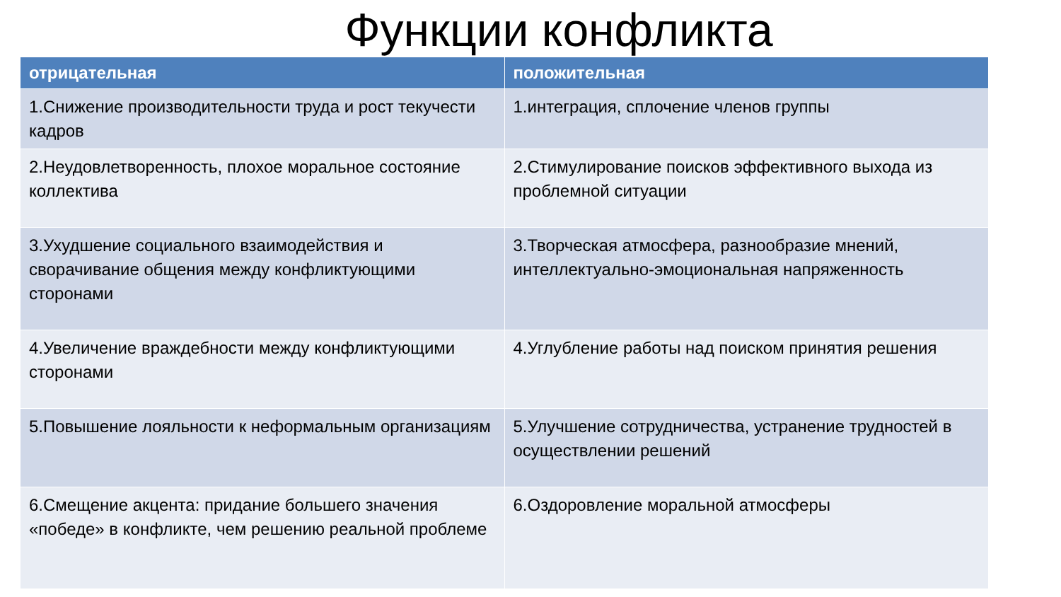Функции конфликта
| отрицательная | положительная |
| --- | --- |
| 1.Снижение производительности труда и рост текучести кадров | 1.интеграция, сплочение членов группы |
| 2.Неудовлетворенность, плохое моральное состояние коллектива | 2.Стимулирование поисков эффективного выхода из проблемной ситуации |
| 3.Ухудшение социального взаимодействия и сворачивание общения между конфликтующими сторонами | 3.Творческая атмосфера, разнообразие мнений, интеллектуально-эмоциональная напряженность |
| 4.Увеличение враждебности между конфликтующими сторонами | 4.Углубление работы над поиском принятия решения |
| 5.Повышение лояльности к неформальным организациям | 5.Улучшение сотрудничества, устранение трудностей в осуществлении решений |
| 6.Смещение акцента: придание большего значения «победе» в конфликте, чем решению реальной проблеме | 6.Оздоровление моральной атмосферы |